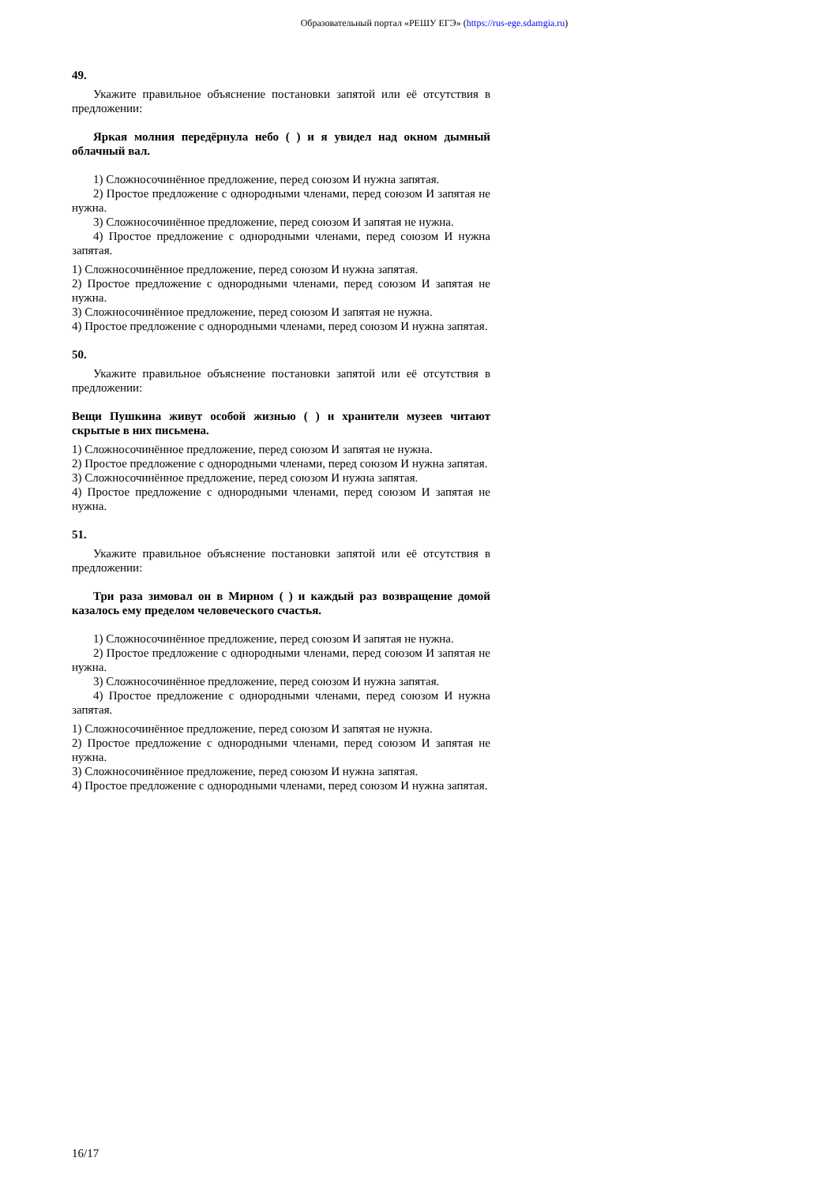Образовательный портал «РЕШУ ЕГЭ» (https://rus-ege.sdamgia.ru)
49.
Укажите правильное объяснение постановки запятой или её отсутствия в предложении:
Яркая молния передёрнула небо ( ) и я увидел над окном дымный облачный вал.
1) Сложносочинённое предложение, перед союзом И нужна запятая.
2) Простое предложение с однородными членами, перед союзом И запятая не нужна.
3) Сложносочинённое предложение, перед союзом И запятая не нужна.
4) Простое предложение с однородными членами, перед союзом И нужна запятая.
1) Сложносочинённое предложение, перед союзом И нужна запятая.
2) Простое предложение с однородными членами, перед союзом И запятая не нужна.
3) Сложносочинённое предложение, перед союзом И запятая не нужна.
4) Простое предложение с однородными членами, перед союзом И нужна запятая.
50.
Укажите правильное объяснение постановки запятой или её отсутствия в предложении:
Вещи Пушкина живут особой жизнью ( ) и хранители музеев читают скрытые в них письмена.
1) Сложносочинённое предложение, перед союзом И запятая не нужна.
2) Простое предложение с однородными членами, перед союзом И нужна запятая.
3) Сложносочинённое предложение, перед союзом И нужна запятая.
4) Простое предложение с однородными членами, перед союзом И запятая не нужна.
51.
Укажите правильное объяснение постановки запятой или её отсутствия в предложении:
Три раза зимовал он в Мирном ( ) и каждый раз возвращение домой казалось ему пределом человеческого счастья.
1) Сложносочинённое предложение, перед союзом И запятая не нужна.
2) Простое предложение с однородными членами, перед союзом И запятая не нужна.
3) Сложносочинённое предложение, перед союзом И нужна запятая.
4) Простое предложение с однородными членами, перед союзом И нужна запятая.
1) Сложносочинённое предложение, перед союзом И запятая не нужна.
2) Простое предложение с однородными членами, перед союзом И запятая не нужна.
3) Сложносочинённое предложение, перед союзом И нужна запятая.
4) Простое предложение с однородными членами, перед союзом И нужна запятая.
16/17